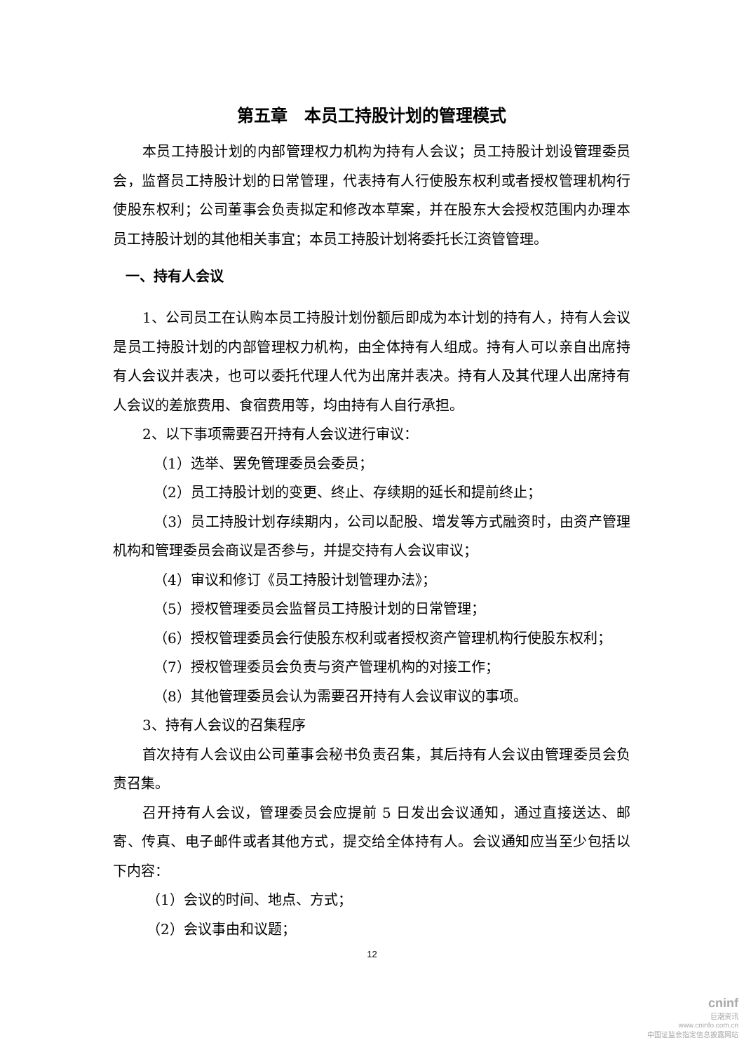第五章　本员工持股计划的管理模式
本员工持股计划的内部管理权力机构为持有人会议；员工持股计划设管理委员会，监督员工持股计划的日常管理，代表持有人行使股东权利或者授权管理机构行使股东权利；公司董事会负责拟定和修改本草案，并在股东大会授权范围内办理本员工持股计划的其他相关事宜；本员工持股计划将委托长江资管管理。
一、持有人会议
1、公司员工在认购本员工持股计划份额后即成为本计划的持有人，持有人会议是员工持股计划的内部管理权力机构，由全体持有人组成。持有人可以亲自出席持有人会议并表决，也可以委托代理人代为出席并表决。持有人及其代理人出席持有人会议的差旅费用、食宿费用等，均由持有人自行承担。
2、以下事项需要召开持有人会议进行审议：
（1）选举、罢免管理委员会委员；
（2）员工持股计划的变更、终止、存续期的延长和提前终止；
（3）员工持股计划存续期内，公司以配股、增发等方式融资时，由资产管理机构和管理委员会商议是否参与，并提交持有人会议审议；
（4）审议和修订《员工持股计划管理办法》；
（5）授权管理委员会监督员工持股计划的日常管理；
（6）授权管理委员会行使股东权利或者授权资产管理机构行使股东权利；
（7）授权管理委员会负责与资产管理机构的对接工作；
（8）其他管理委员会认为需要召开持有人会议审议的事项。
3、持有人会议的召集程序
首次持有人会议由公司董事会秘书负责召集，其后持有人会议由管理委员会负责召集。
召开持有人会议，管理委员会应提前 5 日发出会议通知，通过直接送达、邮寄、传真、电子邮件或者其他方式，提交给全体持有人。会议通知应当至少包括以下内容：
（1）会议的时间、地点、方式；
（2）会议事由和议题；
12
cninf
巨潮资讯
www.cninfo.com.cn
中国证监会指定信息披露网站